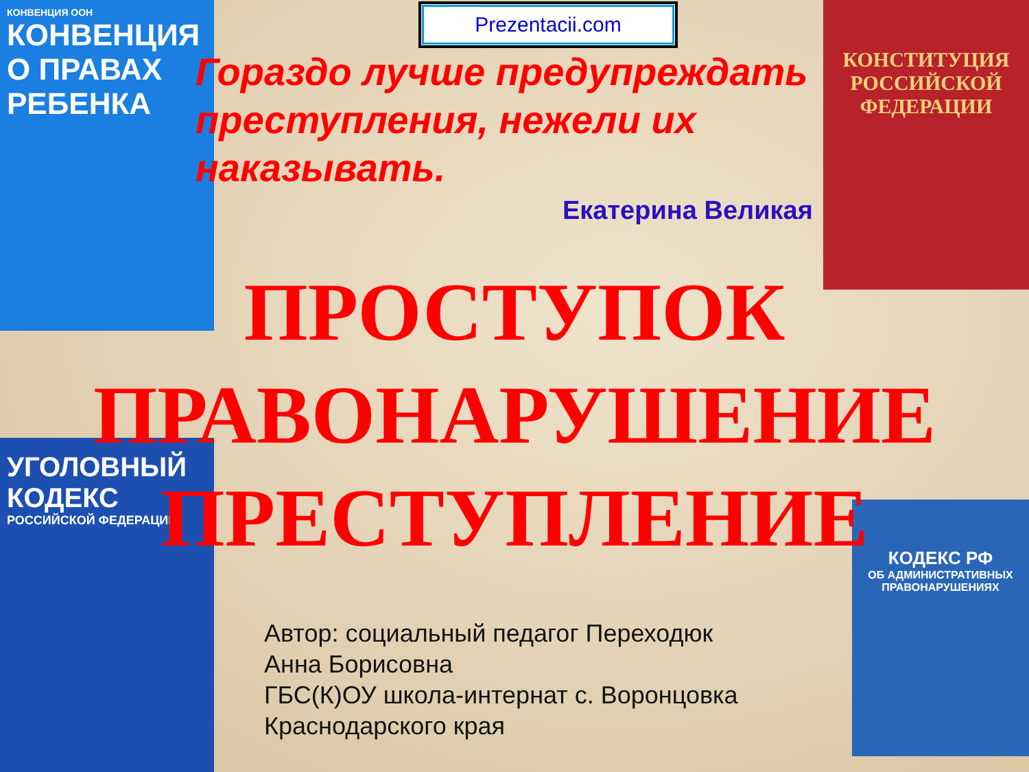КОНВЕНЦИЯ ООН
КОНВЕНЦИЯ О ПРАВАХ РЕБЕНКА
КОНСТИТУЦИЯ РОССИЙСКОЙ ФЕДЕРАЦИИ
УГОЛОВНЫЙ КОДЕКС
РОССИЙСКОЙ ФЕДЕРАЦИИ
КОДЕКС РФ
ОБ АДМИНИСТРАТИВНЫХ ПРАВОНАРУШЕНИЯХ
Prezentacii.com
Гораздо лучше предупреждать преступления, нежели их наказывать.
Екатерина Великая
ПРОСТУПОК
ПРАВОНАРУШЕНИЕ
ПРЕСТУПЛЕНИЕ
Автор: социальный педагог Переходюк
Анна Борисовна
ГБС(К)ОУ школа-интернат с. Воронцовка
Краснодарского края